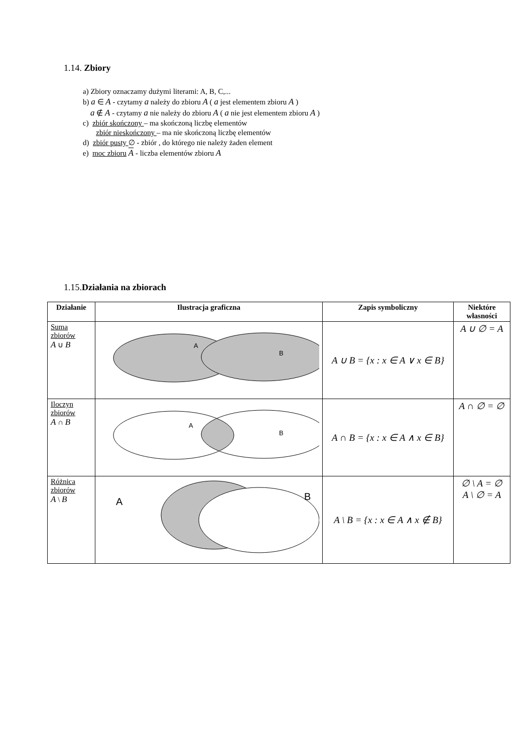1.14. Zbiory
a) Zbiory oznaczamy dużymi literami: A, B, C,...
b) a ∈ A - czytamy a należy do zbioru A ( a jest elementem zbioru A )
a ∉ A - czytamy a nie należy do zbioru A ( a nie jest elementem zbioru A )
c) zbiór skończony – ma skończoną liczbę elementów
zbiór nieskończony – ma nie skończoną liczbę elementów
d) zbiór pusty ∅ - zbiór , do którego nie należy żaden element
e) moc zbioru A - liczba elementów zbioru A
1.15.Działania na zbiorach
| Działanie | Ilustracja graficzna | Zapis symboliczny | Niektóre własności |
| --- | --- | --- | --- |
| Suma zbiorów A ∪ B | A B | A ∪ B = {x : x ∈ A ∨ x ∈ B} | A ∪ ∅ = A |
| Iloczyn zbiorów A ∩ B | A B | A ∩ B = {x : x ∈ A ∧ x ∈ B} | A ∩ ∅ = ∅ |
| Różnica zbiorów A \ B | A B | A \ B = {x : x ∈ A ∧ x ∉ B} | ∅ \ A = ∅ A \ ∅ = A |